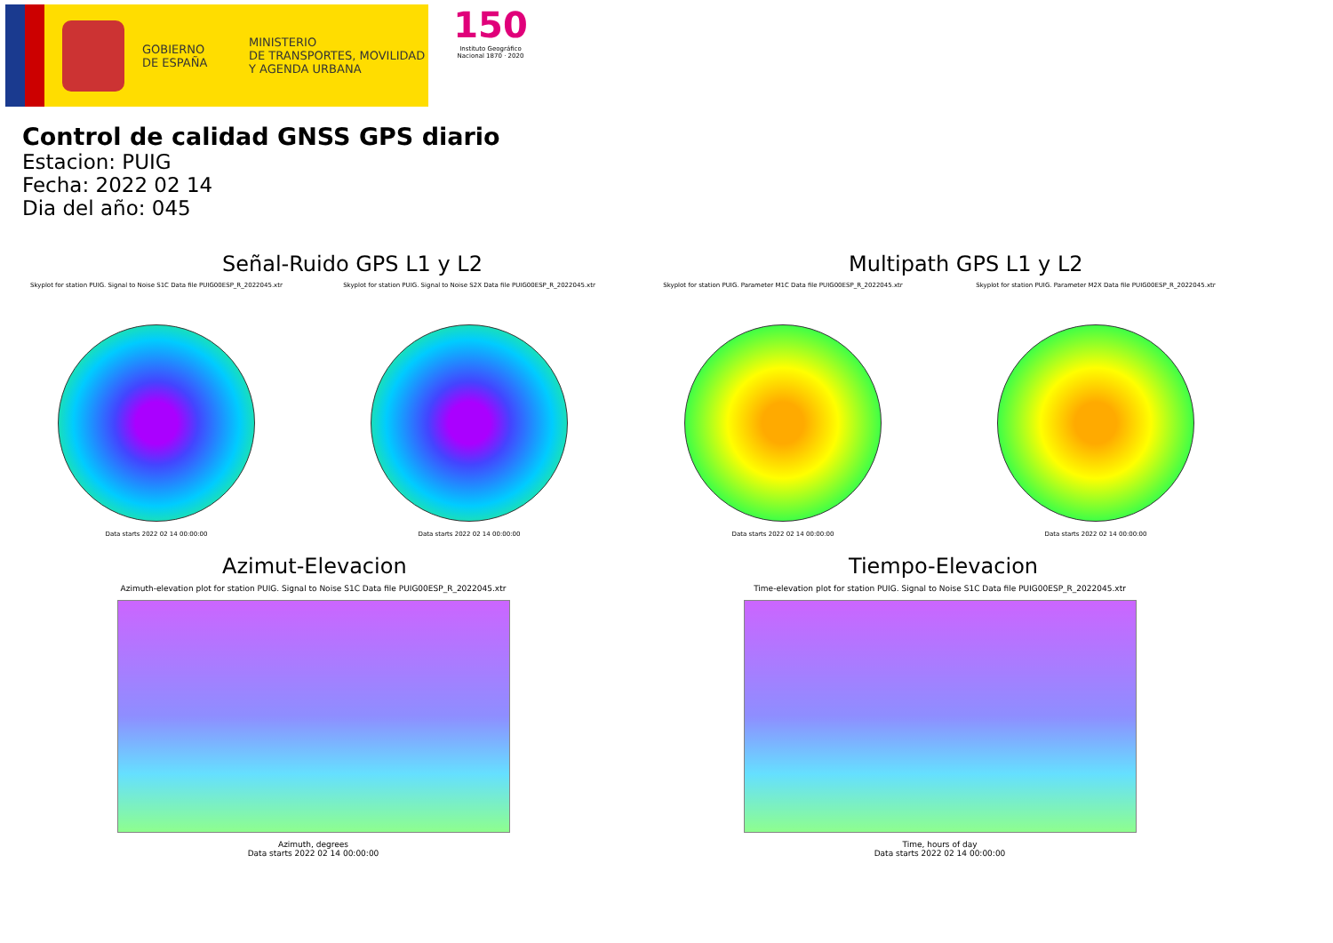GOBIERNO
DE ESPAÑA
MINISTERIO
DE TRANSPORTES, MOVILIDAD
Y AGENDA URBANA
150
Instituto Geográfico Nacional 1870 · 2020
Control de calidad GNSS GPS diario
Estacion: PUIG
Fecha: 2022 02 14
Dia del año: 045
Señal-Ruido GPS L1 y L2
Skyplot for station PUIG. Signal to Noise S1C Data file PUIG00ESP_R_2022045.xtr
Data starts 2022 02 14 00:00:00
Skyplot for station PUIG. Signal to Noise S2X Data file PUIG00ESP_R_2022045.xtr
Data starts 2022 02 14 00:00:00
Multipath GPS L1 y L2
Skyplot for station PUIG. Parameter M1C Data file PUIG00ESP_R_2022045.xtr
Data starts 2022 02 14 00:00:00
Skyplot for station PUIG. Parameter M2X Data file PUIG00ESP_R_2022045.xtr
Data starts 2022 02 14 00:00:00
Azimut-Elevacion
Azimuth-elevation plot for station PUIG. Signal to Noise S1C Data file PUIG00ESP_R_2022045.xtr
Azimuth, degrees
Data starts 2022 02 14 00:00:00
Tiempo-Elevacion
Time-elevation plot for station PUIG. Signal to Noise S1C Data file PUIG00ESP_R_2022045.xtr
Time, hours of day
Data starts 2022 02 14 00:00:00